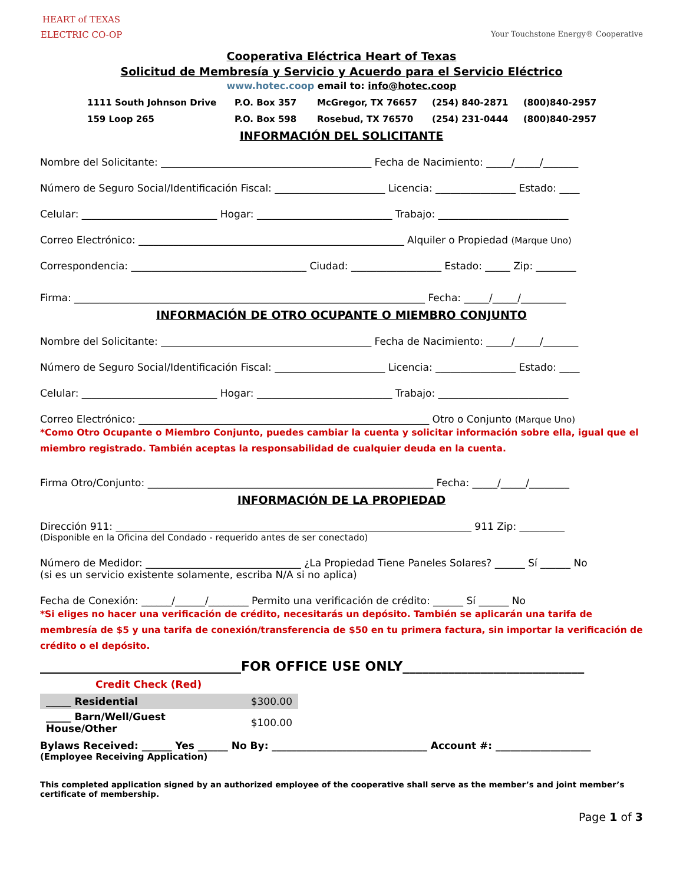HEART of TEXAS
ELECTRIC CO-OP
Your Touchstone Energy® Cooperative
Cooperativa Eléctrica Heart of Texas
Solicitud de Membresía y Servicio y Acuerdo para el Servicio Eléctrico
www.hotec.coop email to: info@hotec.coop
1111 South Johnson Drive P.O. Box 357 McGregor, TX 76657 (254) 840-2871 (800)840-2957 159 Loop 265 P.O. Box 598 Rosebud, TX 76570 (254) 231-0444 (800)840-2957
INFORMACIÓN DEL SOLICITANTE
Nombre del Solicitante: __________________________________________ Fecha de Nacimiento: _____/_____/_______
Número de Seguro Social/Identificación Fiscal: ______________________ Licencia: ________________ Estado: ____
Celular: ___________________________ Hogar: ___________________________ Trabajo: __________________________
Correo Electrónico: _____________________________________________________ Alquiler o Propiedad (Marque Uno)
Correspondencia: ___________________________________ Ciudad: __________________ Estado: _____ Zip: ________
Firma: ______________________________________________________________________ Fecha: _____/_____/_________
INFORMACIÓN DE OTRO OCUPANTE O MIEMBRO CONJUNTO
Nombre del Solicitante: __________________________________________ Fecha de Nacimiento: _____/_____/_______
Número de Seguro Social/Identificación Fiscal: ______________________ Licencia: ________________ Estado: ____
Celular: ___________________________ Hogar: ___________________________ Trabajo: __________________________
Correo Electrónico: __________________________________________________________ Otro o Conjunto (Marque Uno)
*Como Otro Ocupante o Miembro Conjunto, puedes cambiar la cuenta y solicitar información sobre ella, igual que el miembro registrado. También aceptas la responsabilidad de cualquier deuda en la cuenta.
Firma Otro/Conjunto: _________________________________________________________ Fecha: _____/_____/________
INFORMACIÓN DE LA PROPIEDAD
Dirección 911: _______________________________________________________________________ 911 Zip: _________
(Disponible en la Oficina del Condado - requerido antes de ser conectado)
Número de Medidor: _______________________________ ¿La Propiedad Tiene Paneles Solares? ______ Sí ______ No
(si es un servicio existente solamente, escriba N/A si no aplica)
Fecha de Conexión: ______/______/________ Permito una verificación de crédito: ______ Sí ______ No
*Si eliges no hacer una verificación de crédito, necesitarás un depósito. También se aplicarán una tarifa de membresía de $5 y una tarifa de conexión/transferencia de $50 en tu primera factura, sin importar la verificación de crédito o el depósito.
_______________________________FOR OFFICE USE ONLY____________________________
Credit Check (Red)
| _____ Residential | $300.00 |
| _____ Barn/Well/Guest House/Other | $100.00 |
Bylaws Received: ______ Yes ______ No By: _______________________________ Account #: ___________________
(Employee Receiving Application)
This completed application signed by an authorized employee of the cooperative shall serve as the member’s and joint member’s certificate of membership.
Page 1 of 3